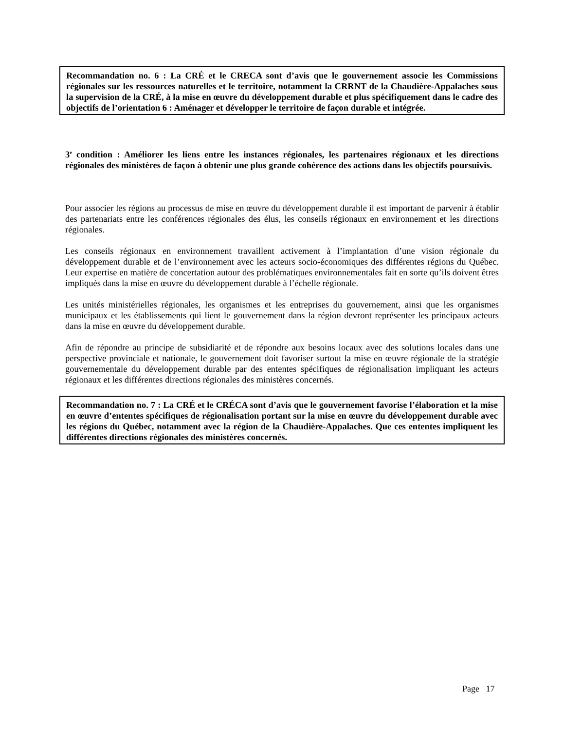Recommandation no. 6 : La CRÉ et le CRECA sont d’avis que le gouvernement associe les Commissions régionales sur les ressources naturelles et le territoire, notamment la CRRNT de la Chaudière-Appalaches sous la supervision de la CRÉ, à la mise en œuvre du développement durable et plus spécifiquement dans le cadre des objectifs de l’orientation 6 : Aménager et développer le territoire de façon durable et intégrée.
3<sup>e</sup> condition : Améliorer les liens entre les instances régionales, les partenaires régionaux et les directions régionales des ministères de façon à obtenir une plus grande cohérence des actions dans les objectifs poursuivis.
Pour associer les régions au processus de mise en œuvre du développement durable il est important de parvenir à établir des partenariats entre les conférences régionales des élus, les conseils régionaux en environnement et les directions régionales.
Les conseils régionaux en environnement travaillent activement à l’implantation d’une vision régionale du développement durable et de l’environnement avec les acteurs socio-économiques des différentes régions du Québec. Leur expertise en matière de concertation autour des problématiques environnementales fait en sorte qu’ils doivent êtres impliqués dans la mise en œuvre du développement durable à l’échelle régionale.
Les unités ministérielles régionales, les organismes et les entreprises du gouvernement, ainsi que les organismes municipaux et les établissements qui lient le gouvernement dans la région devront représenter les principaux acteurs dans la mise en œuvre du développement durable.
Afin de répondre au principe de subsidiarité et de répondre aux besoins locaux avec des solutions locales dans une perspective provinciale et nationale, le gouvernement doit favoriser surtout la mise en œuvre régionale de la stratégie gouvernementale du développement durable par des ententes spécifiques de régionalisation impliquant les acteurs régionaux et les différentes directions régionales des ministères concernés.
Recommandation no. 7 : La CRÉ et le CRÉCA sont d’avis que le gouvernement favorise l’élaboration et la mise en œuvre d’ententes spécifiques de régionalisation portant sur la mise en œuvre du développement durable avec les régions du Québec, notamment avec la région de la Chaudière-Appalaches. Que ces ententes impliquent les différentes directions régionales des ministères concernés.
Page 17